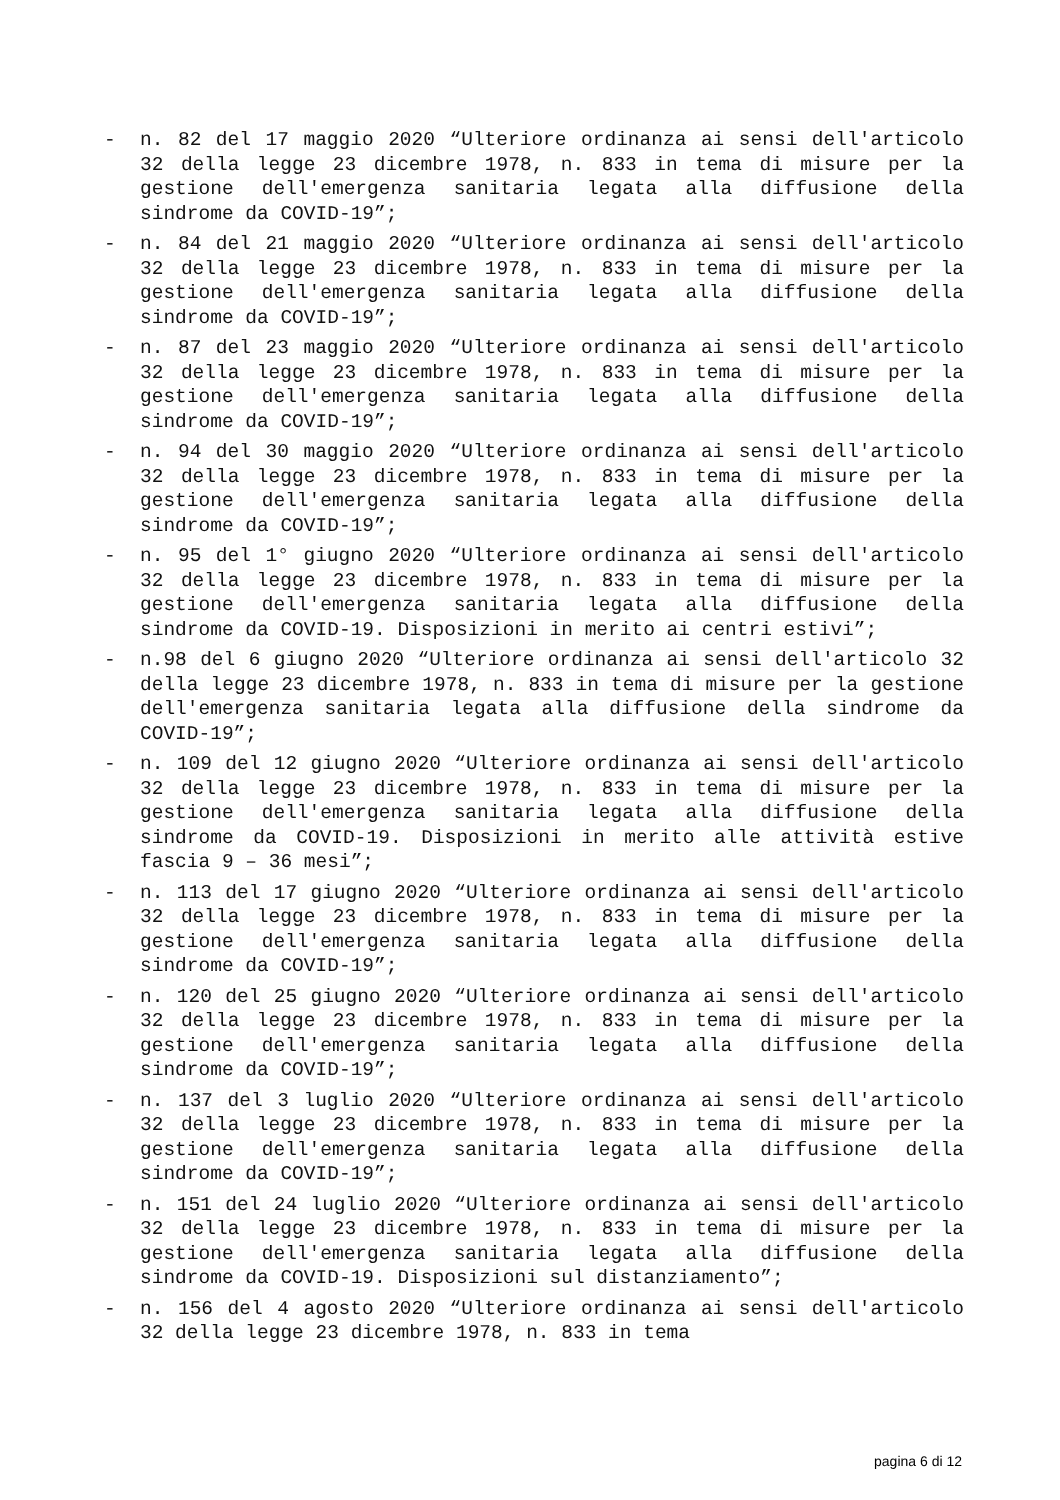- n. 82 del 17 maggio 2020 “Ulteriore ordinanza ai sensi dell'articolo 32 della legge 23 dicembre 1978, n. 833 in tema di misure per la gestione dell'emergenza sanitaria legata alla diffusione della sindrome da COVID-19”;
- n. 84 del 21 maggio 2020 “Ulteriore ordinanza ai sensi dell'articolo 32 della legge 23 dicembre 1978, n. 833 in tema di misure per la gestione dell'emergenza sanitaria legata alla diffusione della sindrome da COVID-19”;
- n. 87 del 23 maggio 2020 “Ulteriore ordinanza ai sensi dell'articolo 32 della legge 23 dicembre 1978, n. 833 in tema di misure per la gestione dell'emergenza sanitaria legata alla diffusione della sindrome da COVID-19”;
- n. 94 del 30 maggio 2020 “Ulteriore ordinanza ai sensi dell'articolo 32 della legge 23 dicembre 1978, n. 833 in tema di misure per la gestione dell'emergenza sanitaria legata alla diffusione della sindrome da COVID-19”;
- n. 95 del 1° giugno 2020 “Ulteriore ordinanza ai sensi dell'articolo 32 della legge 23 dicembre 1978, n. 833 in tema di misure per la gestione dell'emergenza sanitaria legata alla diffusione della sindrome da COVID-19. Disposizioni in merito ai centri estivi”;
- n.98 del 6 giugno 2020 “Ulteriore ordinanza ai sensi dell'articolo 32 della legge 23 dicembre 1978, n. 833 in tema di misure per la gestione dell'emergenza sanitaria legata alla diffusione della sindrome da COVID-19”;
- n. 109 del 12 giugno 2020 “Ulteriore ordinanza ai sensi dell'articolo 32 della legge 23 dicembre 1978, n. 833 in tema di misure per la gestione dell'emergenza sanitaria legata alla diffusione della sindrome da COVID-19. Disposizioni in merito alle attività estive fascia 9 – 36 mesi”;
- n. 113 del 17 giugno 2020 “Ulteriore ordinanza ai sensi dell'articolo 32 della legge 23 dicembre 1978, n. 833 in tema di misure per la gestione dell'emergenza sanitaria legata alla diffusione della sindrome da COVID-19”;
- n. 120 del 25 giugno 2020 “Ulteriore ordinanza ai sensi dell'articolo 32 della legge 23 dicembre 1978, n. 833 in tema di misure per la gestione dell'emergenza sanitaria legata alla diffusione della sindrome da COVID-19”;
- n. 137 del 3 luglio 2020 “Ulteriore ordinanza ai sensi dell'articolo 32 della legge 23 dicembre 1978, n. 833 in tema di misure per la gestione dell'emergenza sanitaria legata alla diffusione della sindrome da COVID-19”;
- n. 151 del 24 luglio 2020 “Ulteriore ordinanza ai sensi dell'articolo 32 della legge 23 dicembre 1978, n. 833 in tema di misure per la gestione dell'emergenza sanitaria legata alla diffusione della sindrome da COVID-19. Disposizioni sul distanziamento”;
- n. 156 del 4 agosto 2020 “Ulteriore ordinanza ai sensi dell'articolo 32 della legge 23 dicembre 1978, n. 833 in tema
pagina 6 di 12